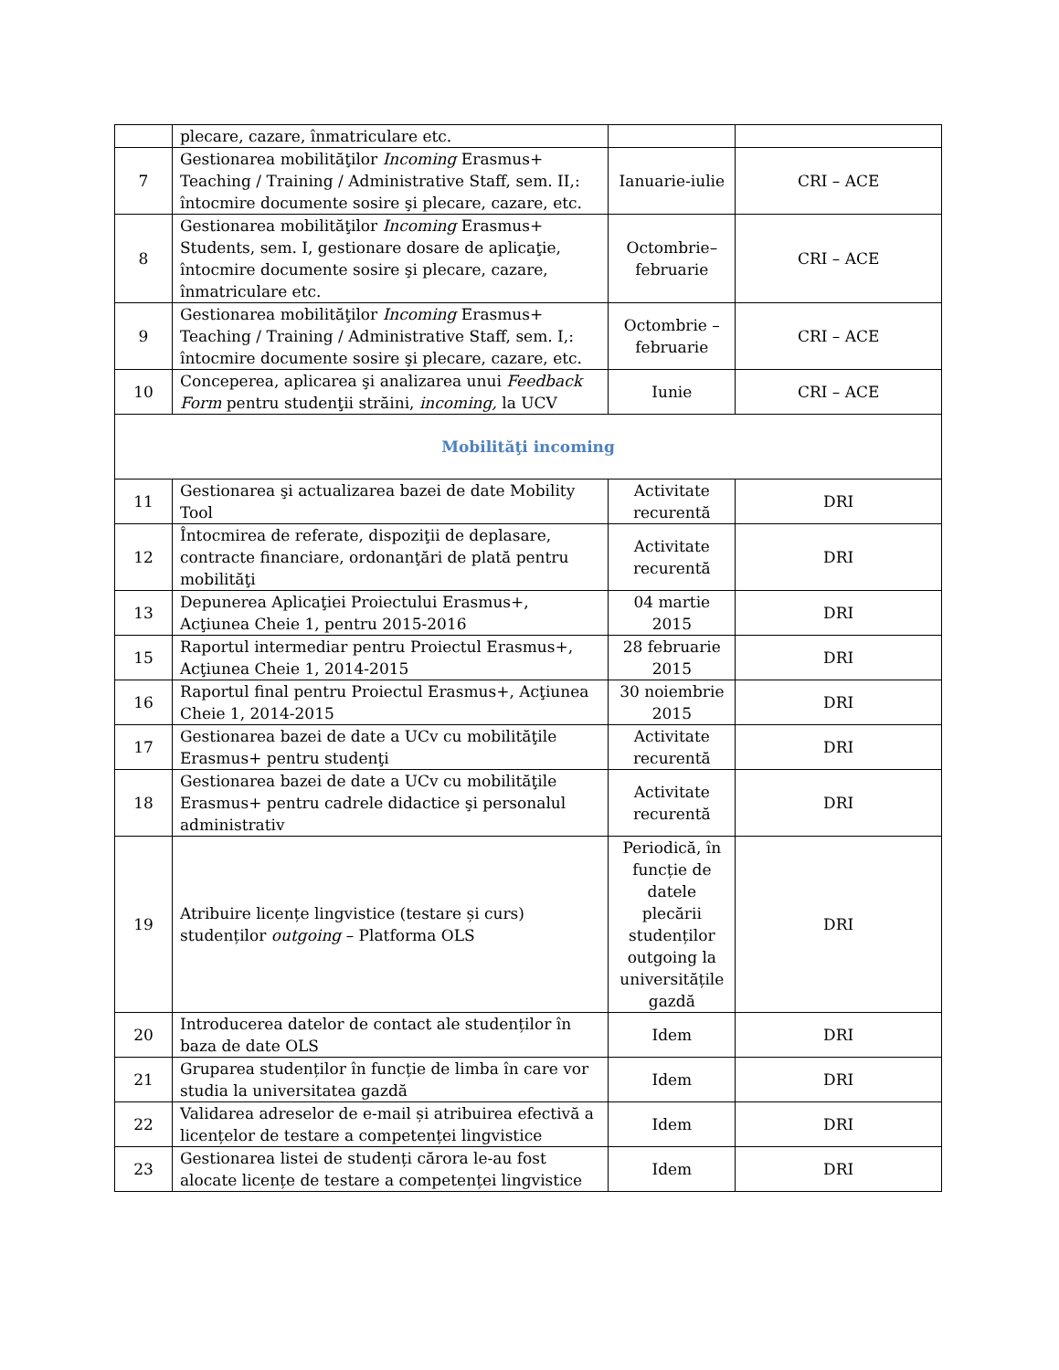| | plecare, cazare, înmatriculare etc. | | |
| 7 | Gestionarea mobilităţilor Incoming Erasmus+ Teaching / Training / Administrative Staff, sem. II,: întocmire documente sosire şi plecare, cazare, etc. | Ianuarie-iulie | CRI – ACE |
| 8 | Gestionarea mobilităţilor Incoming Erasmus+ Students, sem. I, gestionare dosare de aplicaţie, întocmire documente sosire şi plecare, cazare, înmatriculare etc. | Octombrie–februarie | CRI – ACE |
| 9 | Gestionarea mobilităţilor Incoming Erasmus+ Teaching / Training / Administrative Staff, sem. I,: întocmire documente sosire şi plecare, cazare, etc. | Octombrie – februarie | CRI – ACE |
| 10 | Conceperea, aplicarea şi analizarea unui Feedback Form pentru studenţii străini, incoming, la UCV | Iunie | CRI – ACE |
| Mobilităţi incoming | | | |
| 11 | Gestionarea şi actualizarea bazei de date Mobility Tool | Activitate recurentă | DRI |
| 12 | Întocmirea de referate, dispoziţii de deplasare, contracte financiare, ordonanţări de plată pentru mobilităţi | Activitate recurentă | DRI |
| 13 | Depunerea Aplicaţiei Proiectului Erasmus+, Acţiunea Cheie 1, pentru 2015-2016 | 04 martie 2015 | DRI |
| 15 | Raportul intermediar pentru Proiectul Erasmus+, Acţiunea Cheie 1, 2014-2015 | 28 februarie 2015 | DRI |
| 16 | Raportul final pentru Proiectul Erasmus+, Acţiunea Cheie 1, 2014-2015 | 30 noiembrie 2015 | DRI |
| 17 | Gestionarea bazei de date a UCv cu mobilităţile Erasmus+ pentru studenţi | Activitate recurentă | DRI |
| 18 | Gestionarea bazei de date a UCv cu mobilităţile Erasmus+ pentru cadrele didactice şi personalul administrativ | Activitate recurentă | DRI |
| 19 | Atribuire licențe lingvistice (testare și curs) studenților outgoing – Platforma OLS | Periodică, în funcție de datele plecării studenților outgoing la universitățile gazdă | DRI |
| 20 | Introducerea datelor de contact ale studenților în baza de date OLS | Idem | DRI |
| 21 | Gruparea studenților în funcție de limba în care vor studia la universitatea gazdă | Idem | DRI |
| 22 | Validarea adreselor de e-mail și atribuirea efectivă a licențelor de testare a competenței lingvistice | Idem | DRI |
| 23 | Gestionarea listei de studenți cărora le-au fost alocate licențe de testare a competenței lingvistice | Idem | DRI |